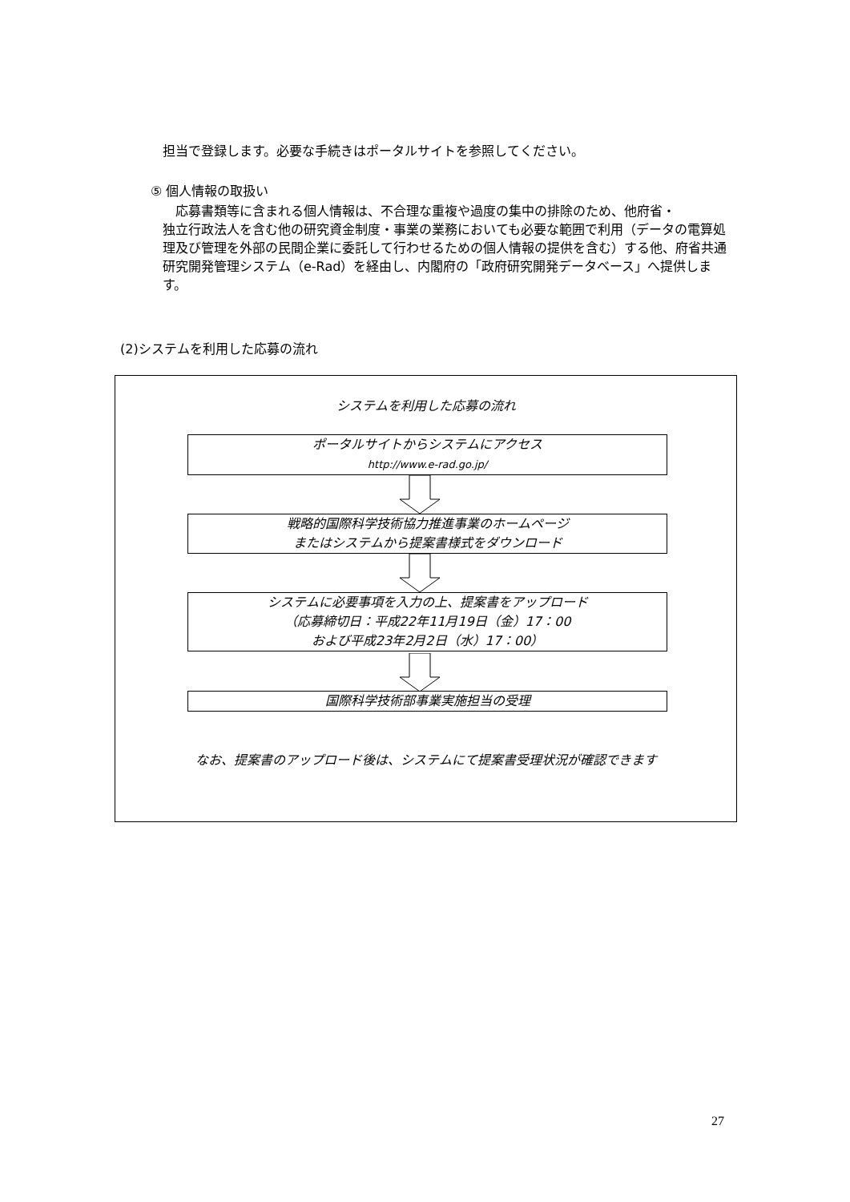担当で登録します。必要な手続きはポータルサイトを参照してください。
⑤ 個人情報の取扱い
　応募書類等に含まれる個人情報は、不合理な重複や過度の集中の排除のため、他府省・
独立行政法人を含む他の研究資金制度・事業の業務においても必要な範囲で利用（データの電算処理及び管理を外部の民間企業に委託して行わせるための個人情報の提供を含む）する他、府省共通研究開発管理システム（e-Rad）を経由し、内閣府の「政府研究開発データベース」へ提供します。
(2)システムを利用した応募の流れ
システムを利用した応募の流れ
ポータルサイトからシステムにアクセス
http://www.e-rad.go.jp/
戦略的国際科学技術協力推進事業のホームページ
またはシステムから提案書様式をダウンロード
システムに必要事項を入力の上、提案書をアップロード
（応募締切日：平成22年11月19日（金）17：00
および平成23年2月2日（水）17：00）
国際科学技術部事業実施担当の受理
なお、提案書のアップロード後は、システムにて提案書受理状況が確認できます
27